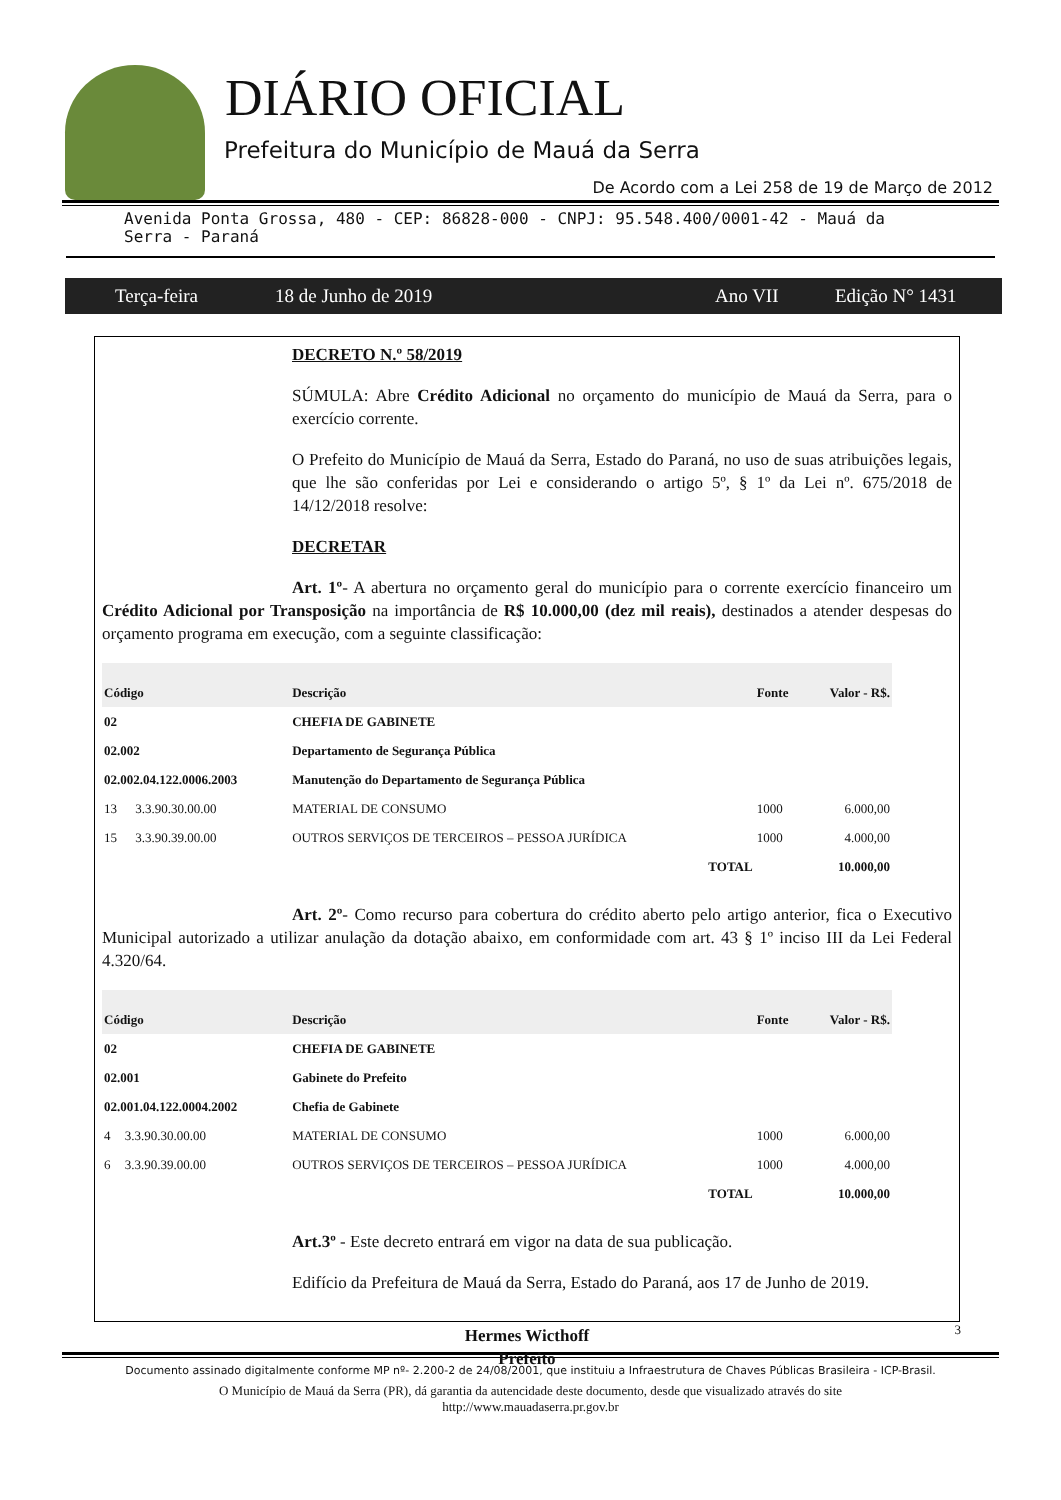DIÁRIO OFICIAL
Prefeitura do Município de Mauá da Serra
De Acordo com a Lei 258 de 19 de Março de 2012
Avenida Ponta Grossa, 480 - CEP: 86828-000 - CNPJ: 95.548.400/0001-42 - Mauá da
Serra - Paraná
Terça-feira 18 de Junho de 2019 Ano VII Edição N° 1431
DECRETO N.º 58/2019
SÚMULA: Abre Crédito Adicional no orçamento do município de Mauá da Serra, para o exercício corrente.
O Prefeito do Município de Mauá da Serra, Estado do Paraná, no uso de suas atribuições legais, que lhe são conferidas por Lei e considerando o artigo 5º, § 1º da Lei nº. 675/2018 de 14/12/2018 resolve:
DECRETAR
Art. 1º- A abertura no orçamento geral do município para o corrente exercício financeiro um Crédito Adicional por Transposição na importância de R$ 10.000,00 (dez mil reais), destinados a atender despesas do orçamento programa em execução, com a seguinte classificação:
| Código | | Descrição | Fonte | Valor - R$. |
| --- | --- | --- | --- | --- |
| 02 | | CHEFIA DE GABINETE | | |
| 02.002 | | Departamento de Segurança Pública | | |
| 02.002.04.122.0006.2003 | | Manutenção do Departamento de Segurança Pública | | |
| 13 | 3.3.90.30.00.00 | MATERIAL DE CONSUMO | 1000 | 6.000,00 |
| 15 | 3.3.90.39.00.00 | OUTROS SERVIÇOS DE TERCEIROS – PESSOA JURÍDICA | 1000 | 4.000,00 |
| | | TOTAL | | 10.000,00 |
Art. 2º- Como recurso para cobertura do crédito aberto pelo artigo anterior, fica o Executivo Municipal autorizado a utilizar anulação da dotação abaixo, em conformidade com art. 43 § 1º inciso III da Lei Federal 4.320/64.
| Código | | Descrição | Fonte | Valor - R$. |
| --- | --- | --- | --- | --- |
| 02 | | CHEFIA DE GABINETE | | |
| 02.001 | | Gabinete do Prefeito | | |
| 02.001.04.122.0004.2002 | | Chefia de Gabinete | | |
| 4 | 3.3.90.30.00.00 | MATERIAL DE CONSUMO | 1000 | 6.000,00 |
| 6 | 3.3.90.39.00.00 | OUTROS SERVIÇOS DE TERCEIROS – PESSOA JURÍDICA | 1000 | 4.000,00 |
| | | TOTAL | | 10.000,00 |
Art.3º - Este decreto entrará em vigor na data de sua publicação.
Edifício da Prefeitura de Mauá da Serra, Estado do Paraná, aos 17 de Junho de 2019.
Hermes Wicthoff
Prefeito
3
Documento assinado digitalmente conforme MP nº- 2.200-2 de 24/08/2001, que instituiu a Infraestrutura de Chaves Públicas Brasileira - ICP-Brasil.
O Município de Mauá da Serra (PR), dá garantia da autencidade deste documento, desde que visualizado através do site
http://www.mauadaserra.pr.gov.br